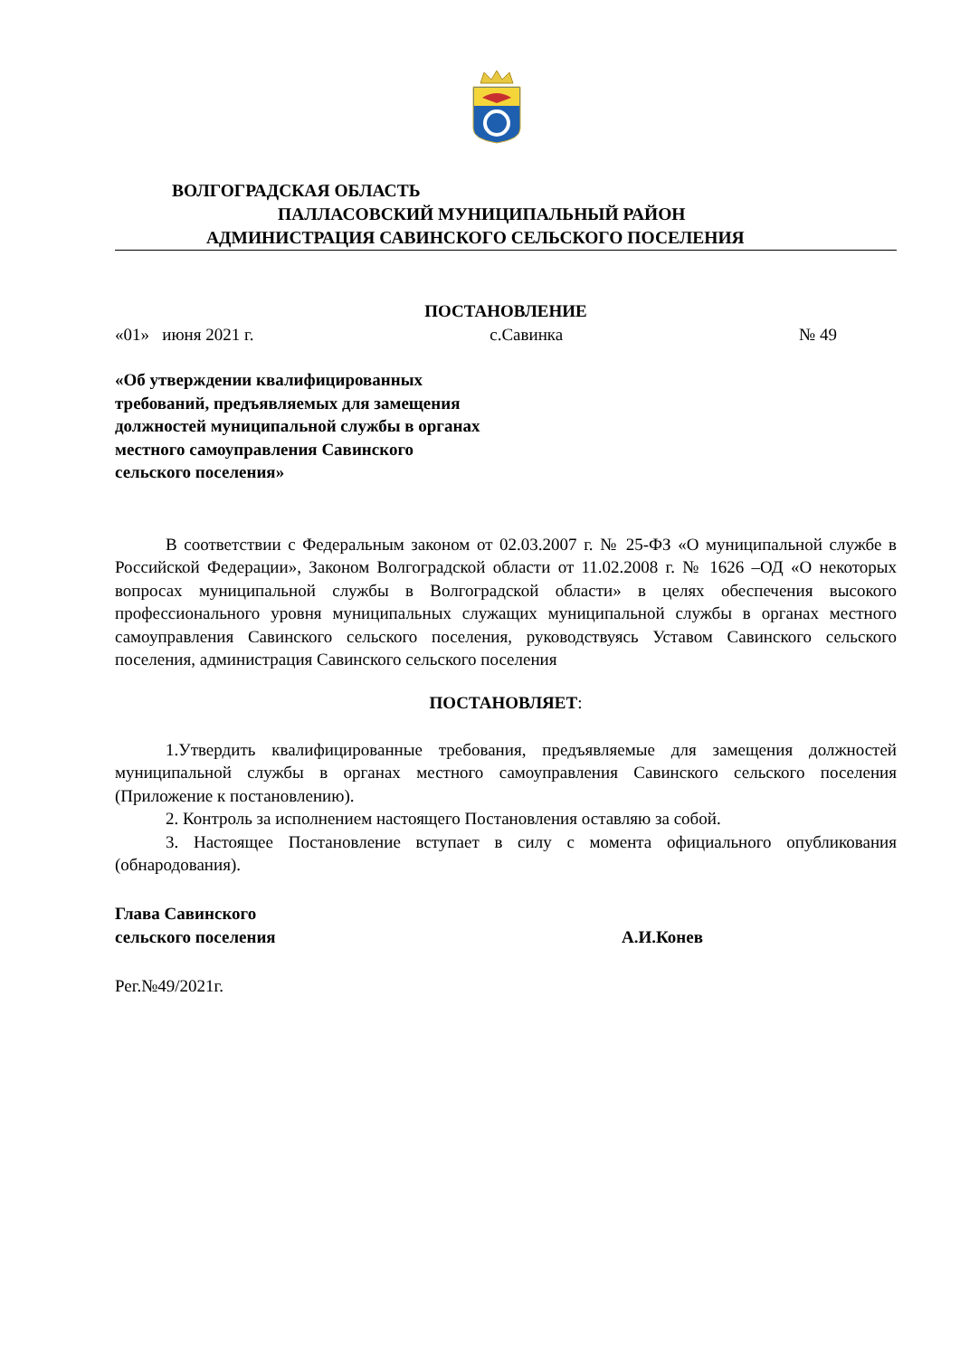ВОЛГОГРАДСКАЯ ОБЛАСТЬ
ПАЛЛАСОВСКИЙ МУНИЦИПАЛЬНЫЙ РАЙОН
АДМИНИСТРАЦИЯ САВИНСКОГО СЕЛЬСКОГО ПОСЕЛЕНИЯ
ПОСТАНОВЛЕНИЕ
«01» июня 2021 г. с.Савинка № 49
«Об утверждении квалифицированных
требований, предъявляемых для замещения
должностей муниципальной службы в органах
местного самоуправления Савинского
сельского поселения»
В соответствии с Федеральным законом от 02.03.2007 г. № 25-ФЗ «О муниципальной службе в Российской Федерации», Законом Волгоградской области от 11.02.2008 г. № 1626 –ОД «О некоторых вопросах муниципальной службы в Волгоградской области» в целях обеспечения высокого профессионального уровня муниципальных служащих муниципальной службы в органах местного самоуправления Савинского сельского поселения, руководствуясь Уставом Савинского сельского поселения, администрация Савинского сельского поселения
ПОСТАНОВЛЯЕТ:
1.Утвердить квалифицированные требования, предъявляемые для замещения должностей муниципальной службы в органах местного самоуправления Савинского сельского поселения (Приложение к постановлению).
2. Контроль за исполнением настоящего Постановления оставляю за собой.
3. Настоящее Постановление вступает в силу с момента официального опубликования (обнародования).
Глава Савинского
сельского поселения А.И.Конев
Рег.№49/2021г.